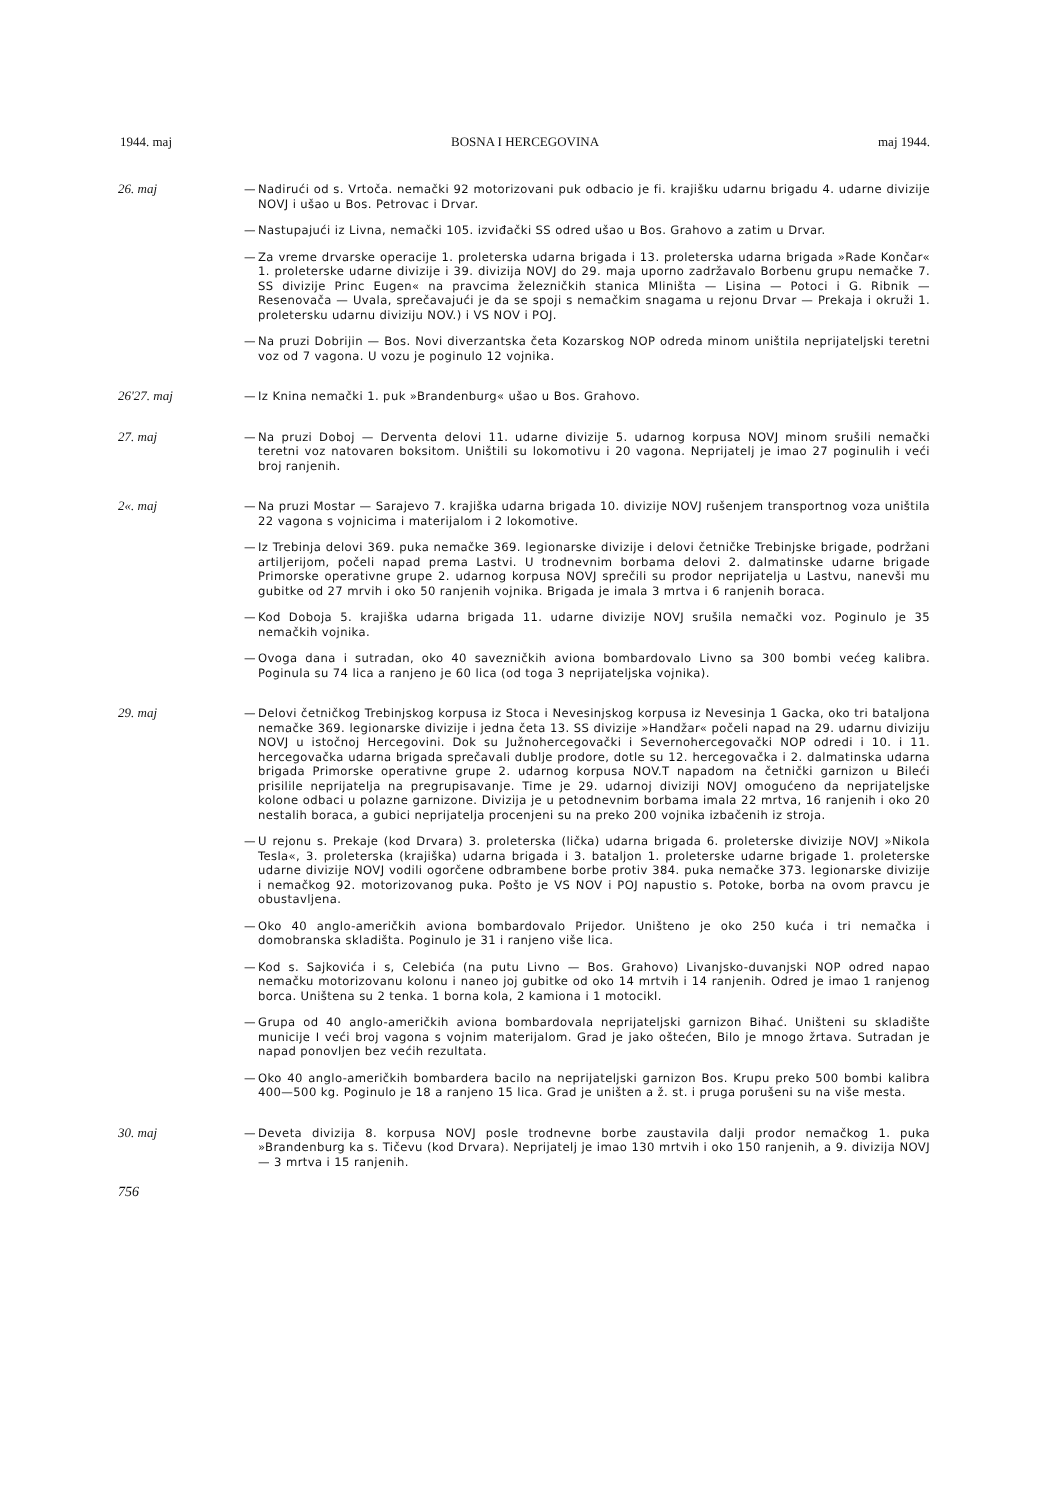1944. maj BOSNA I HERCEGOVINA maj 1944.
26. maj — Nadirući od s. Vrtoča. nemački 92 motorizovani puk odbacio je fi. krajišku udarnu brigadu 4. udarne divizije NOVJ i ušao u Bos. Petrovac i Drvar.
— Nastupajući iz Livna, nemački 105. izviđački SS odred ušao u Bos. Grahovo a zatim u Drvar.
— Za vreme drvarske operacije 1. proleterska udarna brigada i 13. proleterska udarna brigada »Rade Končar« 1. proleterske udarne divizije i 39. divizija NOVJ do 29. maja uporno zadržavalo Borbenu grupu nemačke 7. SS divizije Princ Eugen« na pravcima železničkih stanica Mliništa — Lisina — Potoci i G. Ribnik — Resenovača — Uvala, sprečavajući je da se spoji s nemačkim snagama u rejonu Drvar — Prekaja i okruži 1. proletersku udarnu diviziju NOV.) i VS NOV i POJ.
— Na pruzi Dobrijin — Bos. Novi diverzantska četa Kozarskog NOP odreda minom uništila neprijateljski teretni voz od 7 vagona. U vozu je poginulo 12 vojnika.
26'27. maj — Iz Knina nemački 1. puk »Brandenburg« ušao u Bos. Grahovo.
27. maj — Na pruzi Doboj — Derventa delovi 11. udarne divizije 5. udarnog korpusa NOVJ minom srušili nemački teretni voz natovaren boksitom. Uništili su lokomotivu i 20 vagona. Neprijatelj je imao 27 poginulih i veći broj ranjenih.
2«. maj — Na pruzi Mostar — Sarajevo 7. krajiška udarna brigada 10. divizije NOVJ rušenjem transportnog voza uništila 22 vagona s vojnicima i materijalom i 2 lokomotive.
— Iz Trebinja delovi 369. puka nemačke 369. legionarske divizije i delovi četničke Trebinjske brigade, podržani artiljerijom, počeli napad prema Lastvi. U trodnevnim borbama delovi 2. dalmatinske udarne brigade Primorske operativne grupe 2. udarnog korpusa NOVJ sprečili su prodor neprijatelja u Lastvu, nanevši mu gubitke od 27 mrvih i oko 50 ranjenih vojnika. Brigada je imala 3 mrtva i 6 ranjenih boraca.
— Kod Doboja 5. krajiška udarna brigada 11. udarne divizije NOVJ srušila nemački voz. Poginulo je 35 nemačkih vojnika.
— Ovoga dana i sutradan, oko 40 savezničkih aviona bombardovalo Livno sa 300 bombi većeg kalibra. Poginula su 74 lica a ranjeno je 60 lica (od toga 3 neprijateljska vojnika).
29. maj — Delovi četničkog Trebinjskog korpusa iz Stoca i Nevesinjskog korpusa iz Nevesinja 1 Gacka, oko tri bataljona nemačke 369. legionarske divizije i jedna četa 13. SS divizije »Handžar« počeli napad na 29. udarnu diviziju NOVJ u istočnoj Hercegovini. Dok su Južnohercegovački i Severnohercegovački NOP odredi i 10. i 11. hercegovačka udarna brigada sprečavali dublje prodore, dotle su 12. hercegovačka i 2. dalmatinska udarna brigada Primorske operativne grupe 2. udarnog korpusa NOV.T napadom na četnički garnizon u Bileći prisilile neprijatelja na pregrupisavanje. Time je 29. udarnoj diviziji NOVJ omogućeno da neprijateljske kolone odbaci u polazne garnizone. Divizija je u petodnevnim borbama imala 22 mrtva, 16 ranjenih i oko 20 nestalih boraca, a gubici neprijatelja procenjeni su na preko 200 vojnika izbačenih iz stroja.
— U rejonu s. Prekaje (kod Drvara) 3. proleterska (lička) udarna brigada 6. proleterske divizije NOVJ »Nikola Tesla«, 3. proleterska (krajiška) udarna brigada i 3. bataljon 1. proleterske udarne brigade 1. proleterske udarne divizije NOVJ vodili ogorčene odbrambene borbe protiv 384. puka nemačke 373. legionarske divizije i nemačkog 92. motorizovanog puka. Pošto je VS NOV i POJ napustio s. Potoke, borba na ovom pravcu je obustavljena.
— Oko 40 anglo-američkih aviona bombardovalo Prijedor. Uništeno je oko 250 kuća i tri nemačka i domobranska skladišta. Poginulo je 31 i ranjeno više lica.
— Kod s. Sajkovića i s, Celebića (na putu Livno — Bos. Grahovo) Livanjsko-duvanjski NOP odred napao nemačku motorizovanu kolonu i naneo joj gubitke od oko 14 mrtvih i 14 ranjenih. Odred je imao 1 ranjenog borca. Uništena su 2 tenka. 1 borna kola, 2 kamiona i 1 motocikl.
— Grupa od 40 anglo-američkih aviona bombardovala neprijateljski garnizon Bihać. Uništeni su skladište municije I veći broj vagona s vojnim materijalom. Grad je jako oštećen, Bilo je mnogo žrtava. Sutradan je napad ponovljen bez većih rezultata.
— Oko 40 anglo-američkih bombardera bacilo na neprijateljski garnizon Bos. Krupu preko 500 bombi kalibra 400—500 kg. Poginulo je 18 a ranjeno 15 lica. Grad je uništen a ž. st. i pruga porušeni su na više mesta.
30. maj — Deveta divizija 8. korpusa NOVJ posle trodnevne borbe zaustavila dalji prodor nemačkog 1. puka »Brandenburg ka s. Tičevu (kod Drvara). Neprijatelj je imao 130 mrtvih i oko 150 ranjenih, a 9. divizija NOVJ — 3 mrtva i 15 ranjenih.
756